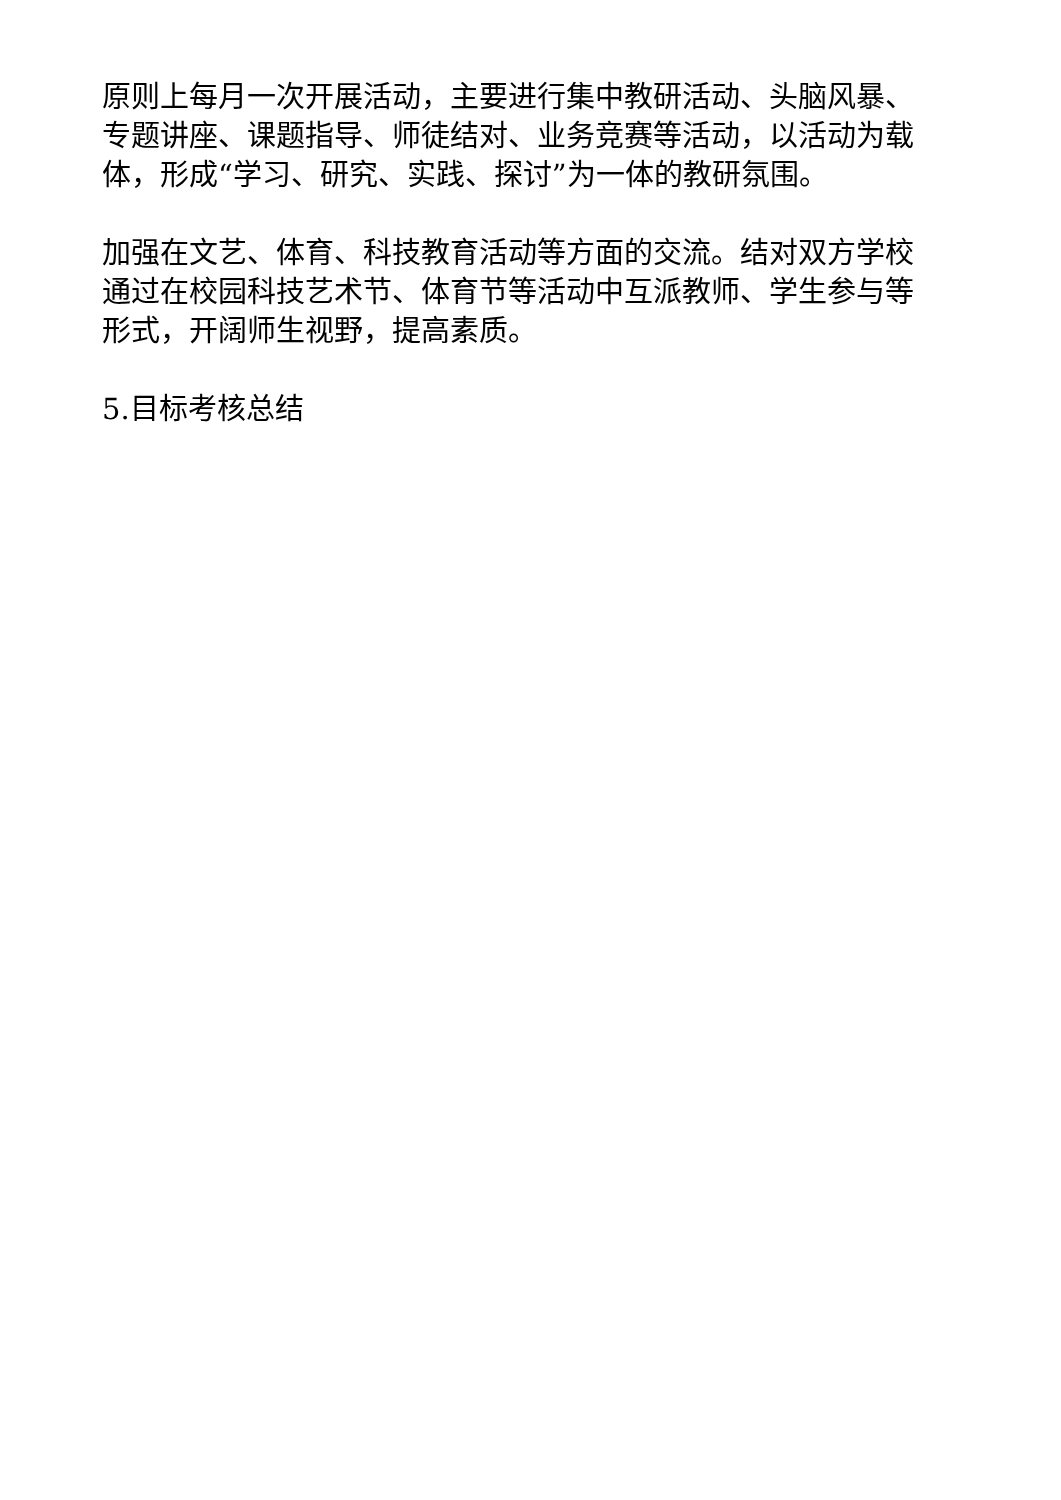原则上每月一次开展活动，主要进行集中教研活动、头脑风暴、专题讲座、课题指导、师徒结对、业务竞赛等活动，以活动为载体，形成“学习、研究、实践、探讨”为一体的教研氛围。
加强在文艺、体育、科技教育活动等方面的交流。结对双方学校通过在校园科技艺术节、体育节等活动中互派教师、学生参与等形式，开阔师生视野，提高素质。
5.目标考核总结